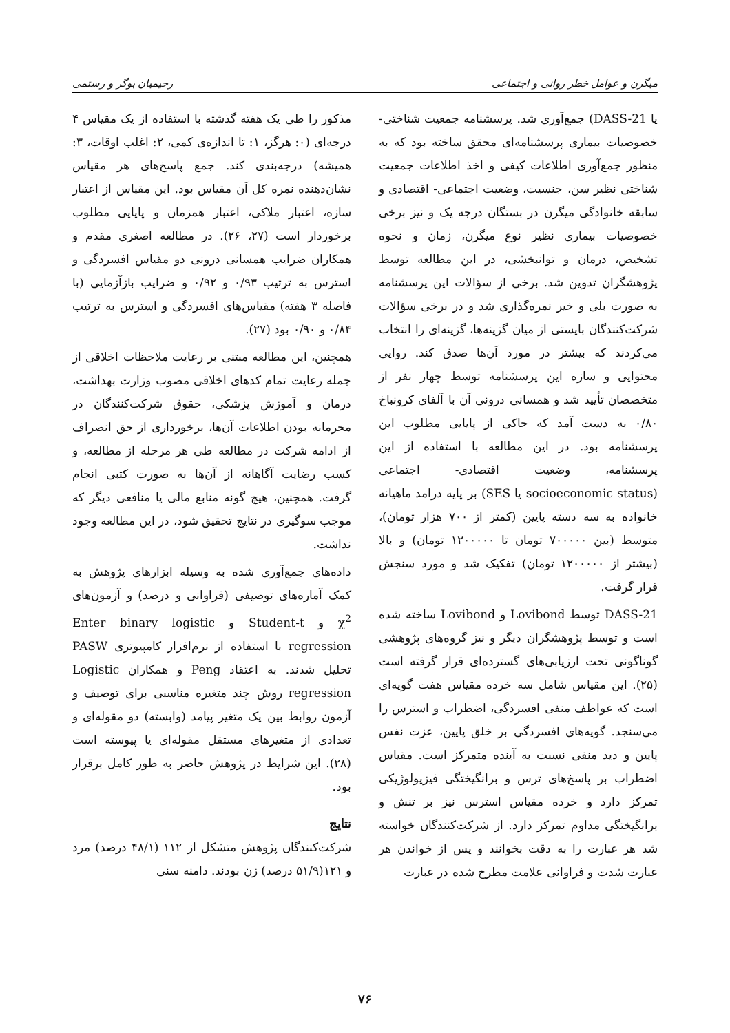میگرن و عوامل خطر روانی و اجتماعی رحیمیان بوگر و رستمی
یا DASS-21) جمع‌آوری شد. پرسشنامه جمعیت شناختی- خصوصیات بیماری پرسشنامه‌ای محقق ساخته بود که به منظور جمع‌آوری اطلاعات کیفی و اخذ اطلاعات جمعیت شناختی نظیر سن، جنسیت، وضعیت اجتماعی- اقتصادی و سابقه خانوادگی میگرن در بستگان درجه یک و نیز برخی خصوصیات بیماری نظیر نوع میگرن، زمان و نحوه تشخیص، درمان و توانبخشی، در این مطالعه توسط پژوهشگران تدوین شد. برخی از سؤالات این پرسشنامه به صورت بلی و خیر نمره‌گذاری شد و در برخی سؤالات شرکت‌کنندگان بایستی از میان گزینه‌ها، گزینه‌ای را انتخاب می‌کردند که بیشتر در مورد آن‌ها صدق کند. روایی محتوایی و سازه این پرسشنامه توسط چهار نفر از متخصصان تأیید شد و همسانی درونی آن با آلفای کرونباخ ۰/۸۰ به دست آمد که حاکی از پایایی مطلوب این پرسشنامه بود. در این مطالعه با استفاده از این پرسشنامه، وضعیت اقتصادی- اجتماعی (socioeconomic status یا SES) بر پایه درامد ماهیانه خانواده به سه دسته پایین (کمتر از ۷۰۰ هزار تومان)، متوسط (بین ۷۰۰۰۰۰ تومان تا ۱۲۰۰۰۰۰ تومان) و بالا (بیشتر از ۱۲۰۰۰۰۰ تومان) تفکیک شد و مورد سنجش قرار گرفت.
DASS-21 توسط Lovibond و Lovibond ساخته شده است و توسط پژوهشگران دیگر و نیز گروه‌های پژوهشی گوناگونی تحت ارزیابی‌های گسترده‌ای قرار گرفته است (۲۵). این مقیاس شامل سه خرده مقیاس هفت گویه‌ای است که عواطف منفی افسردگی، اضطراب و استرس را می‌سنجد. گویه‌های افسردگی بر خلق پایین، عزت نفس پایین و دید منفی نسبت به آینده متمرکز است. مقیاس اضطراب بر پاسخ‌های ترس و برانگیختگی فیزیولوژیکی تمرکز دارد و خرده مقیاس استرس نیز بر تنش و برانگیختگی مداوم تمرکز دارد. از شرکت‌کنندگان خواسته شد هر عبارت را به دقت بخوانند و پس از خواندن هر عبارت شدت و فراوانی علامت مطرح شده در عبارت
مذکور را طی یک هفته گذشته با استفاده از یک مقیاس ۴ درجه‌ای (۰: هرگز، ۱: تا اندازه‌ی کمی، ۲: اغلب اوقات، ۳: همیشه) درجه‌بندی کند. جمع پاسخ‌های هر مقیاس نشان‌دهنده نمره کل آن مقیاس بود. این مقیاس از اعتبار سازه، اعتبار ملاکی، اعتبار همزمان و پایایی مطلوب برخوردار است (۲۷، ۲۶). در مطالعه اصغری مقدم و همکاران ضرایب همسانی درونی دو مقیاس افسردگی و استرس به ترتیب ۰/۹۳ و ۰/۹۲ و ضرایب بازآزمایی (با فاصله ۳ هفته) مقیاس‌های افسردگی و استرس به ترتیب ۰/۸۴ و ۰/۹۰ بود (۲۷).
همچنین، این مطالعه مبتنی بر رعایت ملاحظات اخلاقی از جمله رعایت تمام کدهای اخلاقی مصوب وزارت بهداشت، درمان و آموزش پزشکی، حقوق شرکت‌کنندگان در محرمانه بودن اطلاعات آن‌ها، برخورداری از حق انصراف از ادامه شرکت در مطالعه طی هر مرحله از مطالعه، و کسب رضایت آگاهانه از آن‌ها به صورت کتبی انجام گرفت. همچنین، هیچ گونه منابع مالی یا منافعی دیگر که موجب سوگیری در نتایج تحقیق شود، در این مطالعه وجود نداشت.
داده‌های جمع‌آوری شده به وسیله ابزارهای پژوهش به کمک آماره‌های توصیفی (فراوانی و درصد) و آزمون‌های χ<sup>2</sup> و Student-t و Enter binary logistic regression با استفاده از نرم‌افزار کامپیوتری PASW تحلیل شدند. به اعتقاد Peng و همکاران Logistic regression روش چند متغیره مناسبی برای توصیف و آزمون روابط بین یک متغیر پیامد (وابسته) دو مقوله‌ای و تعدادی از متغیرهای مستقل مقوله‌ای یا پیوسته است (۲۸). این شرایط در پژوهش حاضر به طور کامل برقرار بود.
نتایج
شرکت‌کنندگان پژوهش متشکل از ۱۱۲ (۴۸/۱ درصد) مرد و ۱۲۱(۵۱/۹ درصد) زن بودند. دامنه سنی
۷۶